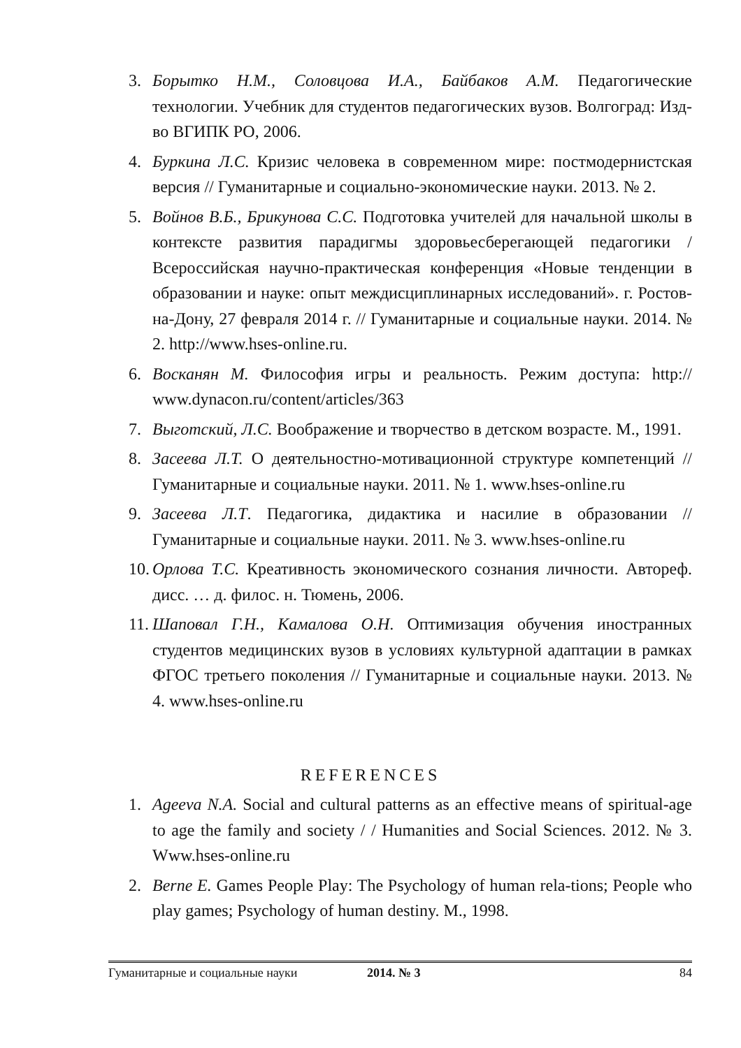3. Борытко Н.М., Соловцова И.А., Байбаков А.М. Педагогические технологии. Учебник для студентов педагогических вузов. Волгоград: Изд-во ВГИПК РО, 2006.
4. Буркина Л.С. Кризис человека в современном мире: постмодернистская версия // Гуманитарные и социально-экономические науки. 2013. № 2.
5. Войнов В.Б., Брикунова С.С. Подготовка учителей для начальной школы в контексте развития парадигмы здоровьесберегающей педагогики / Всероссийская научно-практическая конференция «Новые тенденции в образовании и науке: опыт междисциплинарных исследований». г. Ростов-на-Дону, 27 февраля 2014 г. // Гуманитарные и социальные науки. 2014. № 2. http://www.hses-online.ru.
6. Восканян М. Философия игры и реальность. Режим доступа: http:// www.dynacon.ru/content/articles/363
7. Выготский, Л.С. Воображение и творчество в детском возрасте. М., 1991.
8. Засеева Л.Т. О деятельностно-мотивационной структуре компетенций // Гуманитарные и социальные науки. 2011. № 1. www.hses-online.ru
9. Засеева Л.Т. Педагогика, дидактика и насилие в образовании // Гуманитарные и социальные науки. 2011. № 3. www.hses-online.ru
10. Орлова Т.С. Креативность экономического сознания личности. Автореф. дисс. … д. филос. н. Тюмень, 2006.
11. Шаповал Г.Н., Камалова О.Н. Оптимизация обучения иностранных студентов медицинских вузов в условиях культурной адаптации в рамках ФГОС третьего поколения // Гуманитарные и социальные науки. 2013. № 4. www.hses-online.ru
REFERENCES
1. Ageeva N.A. Social and cultural patterns as an effective means of spiritual-age to age the family and society / / Humanities and Social Sciences. 2012. № 3. Www.hses-online.ru
2. Berne E. Games People Play: The Psychology of human rela-tions; People who play games; Psychology of human destiny. M., 1998.
Гуманитарные и социальные науки 2014. № 3 84